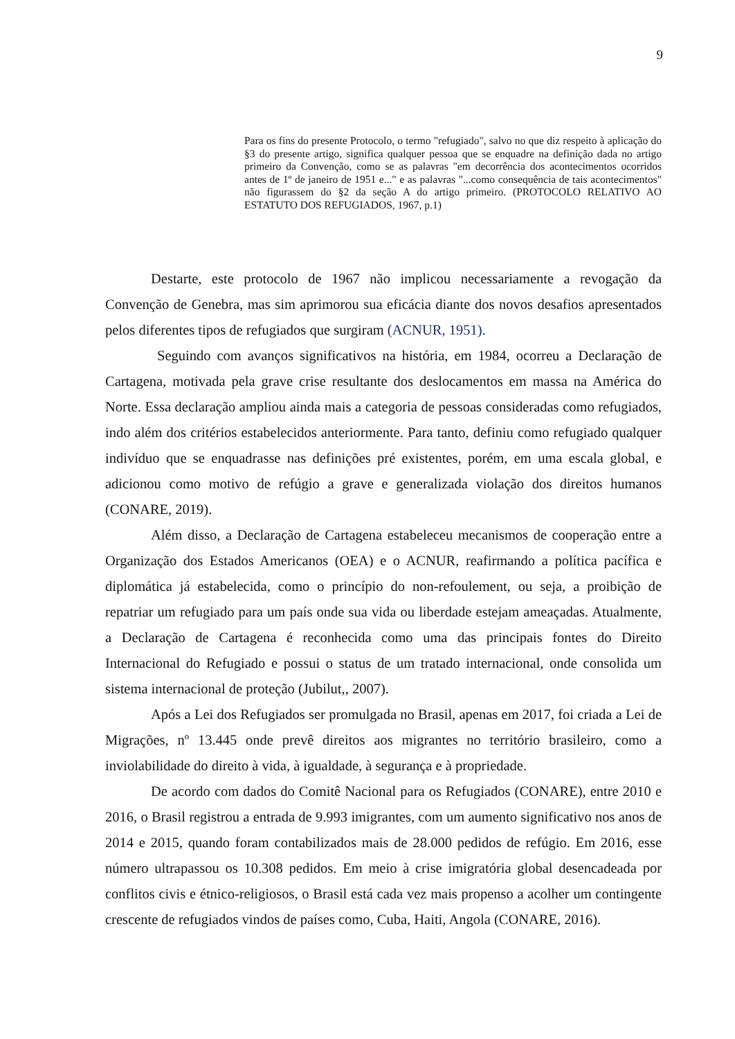9
Para os fins do presente Protocolo, o termo "refugiado", salvo no que diz respeito à aplicação do §3 do presente artigo, significa qualquer pessoa que se enquadre na definição dada no artigo primeiro da Convenção, como se as palavras "em decorrência dos acontecimentos ocorridos antes de 1º de janeiro de 1951 e..." e as palavras "...como consequência de tais acontecimentos" não figurassem do §2 da seção A do artigo primeiro. (PROTOCOLO RELATIVO AO ESTATUTO DOS REFUGIADOS, 1967, p.1)
Destarte, este protocolo de 1967 não implicou necessariamente a revogação da Convenção de Genebra, mas sim aprimorou sua eficácia diante dos novos desafios apresentados pelos diferentes tipos de refugiados que surgiram (ACNUR, 1951).
Seguindo com avanços significativos na história, em 1984, ocorreu a Declaração de Cartagena, motivada pela grave crise resultante dos deslocamentos em massa na América do Norte. Essa declaração ampliou ainda mais a categoria de pessoas consideradas como refugiados, indo além dos critérios estabelecidos anteriormente. Para tanto, definiu como refugiado qualquer indivíduo que se enquadrasse nas definições pré existentes, porém, em uma escala global, e adicionou como motivo de refúgio a grave e generalizada violação dos direitos humanos (CONARE, 2019).
Além disso, a Declaração de Cartagena estabeleceu mecanismos de cooperação entre a Organização dos Estados Americanos (OEA) e o ACNUR, reafirmando a política pacífica e diplomática já estabelecida, como o princípio do non-refoulement, ou seja, a proibição de repatriar um refugiado para um país onde sua vida ou liberdade estejam ameaçadas. Atualmente, a Declaração de Cartagena é reconhecida como uma das principais fontes do Direito Internacional do Refugiado e possui o status de um tratado internacional, onde consolida um sistema internacional de proteção (Jubilut,, 2007).
Após a Lei dos Refugiados ser promulgada no Brasil, apenas em 2017, foi criada a Lei de Migrações, nº 13.445 onde prevê direitos aos migrantes no território brasileiro, como a inviolabilidade do direito à vida, à igualdade, à segurança e à propriedade.
De acordo com dados do Comitê Nacional para os Refugiados (CONARE), entre 2010 e 2016, o Brasil registrou a entrada de 9.993 imigrantes, com um aumento significativo nos anos de 2014 e 2015, quando foram contabilizados mais de 28.000 pedidos de refúgio. Em 2016, esse número ultrapassou os 10.308 pedidos. Em meio à crise imigratória global desencadeada por conflitos civis e étnico-religiosos, o Brasil está cada vez mais propenso a acolher um contingente crescente de refugiados vindos de países como, Cuba, Haiti, Angola (CONARE, 2016).